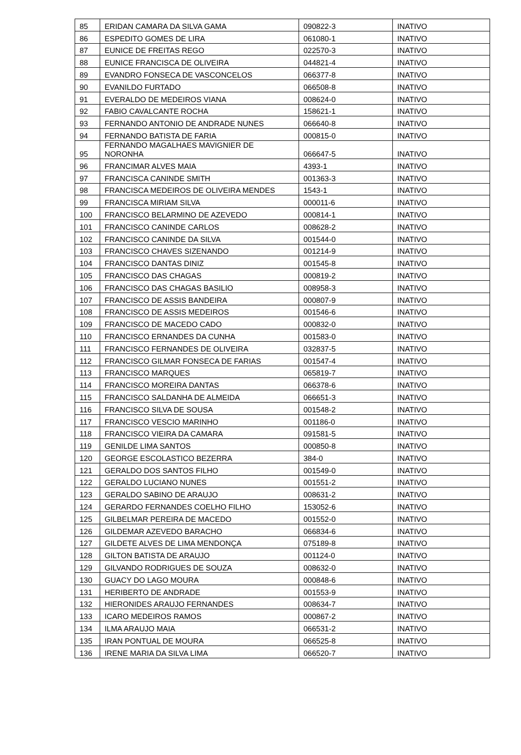| 85 | ERIDAN CAMARA DA SILVA GAMA | 090822-3 | INATIVO |
| 86 | ESPEDITO GOMES DE LIRA | 061080-1 | INATIVO |
| 87 | EUNICE DE FREITAS REGO | 022570-3 | INATIVO |
| 88 | EUNICE FRANCISCA DE OLIVEIRA | 044821-4 | INATIVO |
| 89 | EVANDRO FONSECA DE VASCONCELOS | 066377-8 | INATIVO |
| 90 | EVANILDO FURTADO | 066508-8 | INATIVO |
| 91 | EVERALDO DE MEDEIROS VIANA | 008624-0 | INATIVO |
| 92 | FABIO CAVALCANTE ROCHA | 158621-1 | INATIVO |
| 93 | FERNANDO ANTONIO DE ANDRADE NUNES | 066640-8 | INATIVO |
| 94 | FERNANDO BATISTA DE FARIA | 000815-0 | INATIVO |
| 95 | FERNANDO MAGALHAES MAVIGNIER DE NORONHA | 066647-5 | INATIVO |
| 96 | FRANCIMAR ALVES MAIA | 4393-1 | INATIVO |
| 97 | FRANCISCA CANINDE SMITH | 001363-3 | INATIVO |
| 98 | FRANCISCA MEDEIROS DE OLIVEIRA MENDES | 1543-1 | INATIVO |
| 99 | FRANCISCA MIRIAM SILVA | 000011-6 | INATIVO |
| 100 | FRANCISCO BELARMINO DE AZEVEDO | 000814-1 | INATIVO |
| 101 | FRANCISCO CANINDE CARLOS | 008628-2 | INATIVO |
| 102 | FRANCISCO CANINDE DA SILVA | 001544-0 | INATIVO |
| 103 | FRANCISCO CHAVES SIZENANDO | 001214-9 | INATIVO |
| 104 | FRANCISCO DANTAS DINIZ | 001545-8 | INATIVO |
| 105 | FRANCISCO DAS CHAGAS | 000819-2 | INATIVO |
| 106 | FRANCISCO DAS CHAGAS BASILIO | 008958-3 | INATIVO |
| 107 | FRANCISCO DE ASSIS BANDEIRA | 000807-9 | INATIVO |
| 108 | FRANCISCO DE ASSIS MEDEIROS | 001546-6 | INATIVO |
| 109 | FRANCISCO DE MACEDO CADO | 000832-0 | INATIVO |
| 110 | FRANCISCO ERNANDES DA CUNHA | 001583-0 | INATIVO |
| 111 | FRANCISCO FERNANDES DE OLIVEIRA | 032837-5 | INATIVO |
| 112 | FRANCISCO GILMAR FONSECA DE FARIAS | 001547-4 | INATIVO |
| 113 | FRANCISCO MARQUES | 065819-7 | INATIVO |
| 114 | FRANCISCO MOREIRA DANTAS | 066378-6 | INATIVO |
| 115 | FRANCISCO SALDANHA DE ALMEIDA | 066651-3 | INATIVO |
| 116 | FRANCISCO SILVA DE SOUSA | 001548-2 | INATIVO |
| 117 | FRANCISCO VESCIO MARINHO | 001186-0 | INATIVO |
| 118 | FRANCISCO VIEIRA DA CAMARA | 091581-5 | INATIVO |
| 119 | GENILDE LIMA SANTOS | 000850-8 | INATIVO |
| 120 | GEORGE ESCOLASTICO BEZERRA | 384-0 | INATIVO |
| 121 | GERALDO DOS SANTOS FILHO | 001549-0 | INATIVO |
| 122 | GERALDO LUCIANO NUNES | 001551-2 | INATIVO |
| 123 | GERALDO SABINO DE ARAUJO | 008631-2 | INATIVO |
| 124 | GERARDO FERNANDES COELHO FILHO | 153052-6 | INATIVO |
| 125 | GILBELMAR PEREIRA DE MACEDO | 001552-0 | INATIVO |
| 126 | GILDEMAR AZEVEDO BARACHO | 066834-6 | INATIVO |
| 127 | GILDETE ALVES DE LIMA MENDONÇA | 075189-8 | INATIVO |
| 128 | GILTON BATISTA DE ARAUJO | 001124-0 | INATIVO |
| 129 | GILVANDO RODRIGUES DE SOUZA | 008632-0 | INATIVO |
| 130 | GUACY DO LAGO MOURA | 000848-6 | INATIVO |
| 131 | HERIBERTO DE ANDRADE | 001553-9 | INATIVO |
| 132 | HIERONIDES ARAUJO FERNANDES | 008634-7 | INATIVO |
| 133 | ICARO MEDEIROS RAMOS | 000867-2 | INATIVO |
| 134 | ILMA ARAUJO MAIA | 066531-2 | INATIVO |
| 135 | IRAN PONTUAL DE MOURA | 066525-8 | INATIVO |
| 136 | IRENE MARIA DA SILVA LIMA | 066520-7 | INATIVO |